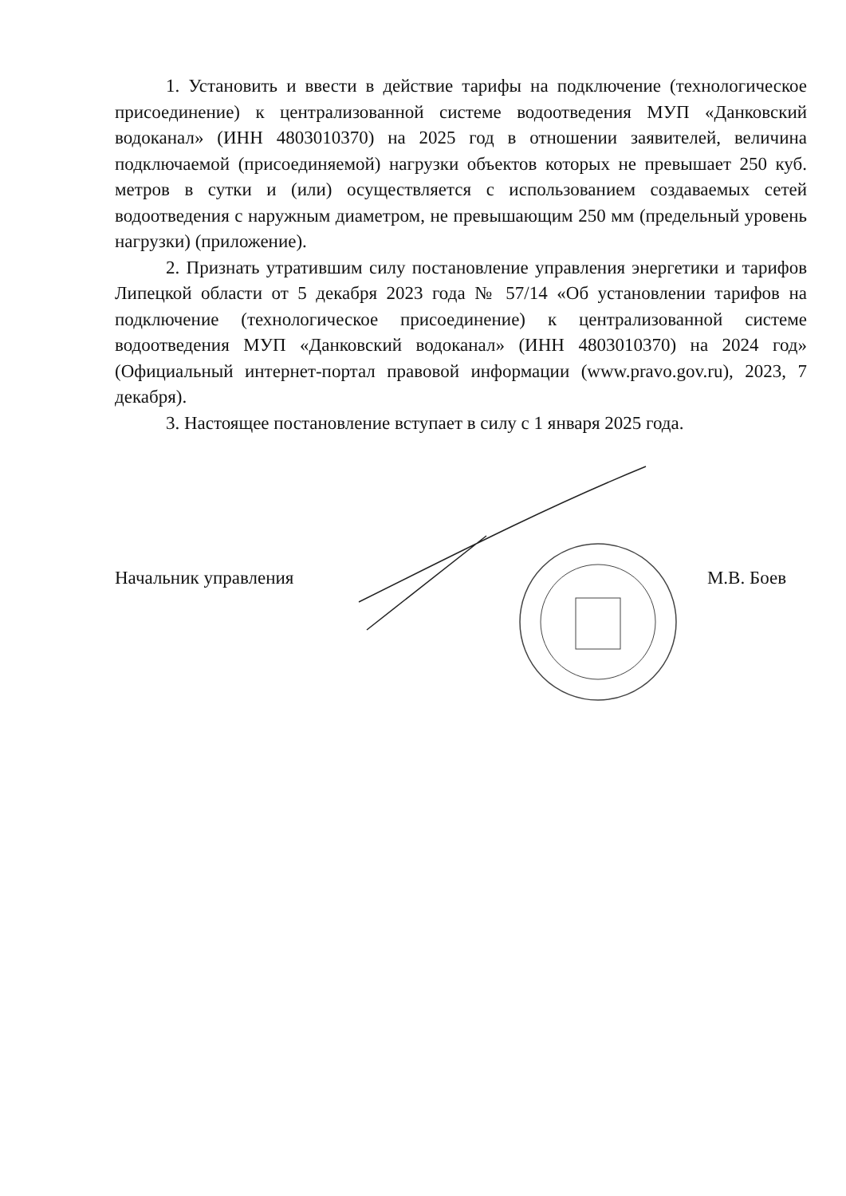1. Установить и ввести в действие тарифы на подключение (технологическое присоединение) к централизованной системе водоотведения МУП «Данковский водоканал» (ИНН 4803010370) на 2025 год в отношении заявителей, величина подключаемой (присоединяемой) нагрузки объектов которых не превышает 250 куб. метров в сутки и (или) осуществляется с использованием создаваемых сетей водоотведения с наружным диаметром, не превышающим 250 мм (предельный уровень нагрузки) (приложение).
2. Признать утратившим силу постановление управления энергетики и тарифов Липецкой области от 5 декабря 2023 года № 57/14 «Об установлении тарифов на подключение (технологическое присоединение) к централизованной системе водоотведения МУП «Данковский водоканал» (ИНН 4803010370) на 2024 год» (Официальный интернет-портал правовой информации (www.pravo.gov.ru), 2023, 7 декабря).
3. Настоящее постановление вступает в силу с 1 января 2025 года.
Начальник управления М.В. Боев